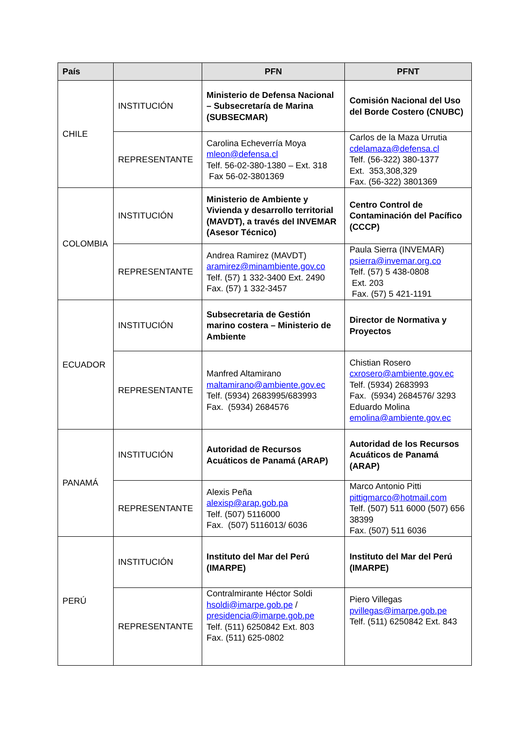| País | | PFN | PFNT |
| --- | --- | --- | --- |
| CHILE | INSTITUCIÓN | Ministerio de Defensa Nacional – Subsecretaría de Marina (SUBSECMAR) | Comisión Nacional del Uso del Borde Costero (CNUBC) |
| | REPRESENTANTE | Carolina Echeverría Moya mleon@defensa.cl Telf. 56-02-380-1380 – Ext. 318 Fax 56-02-3801369 | Carlos de la Maza Urrutia cdelamaza@defensa.cl Telf. (56-322) 380-1377 Ext. 353,308,329 Fax. (56-322) 3801369 |
| COLOMBIA | INSTITUCIÓN | Ministerio de Ambiente y Vivienda y desarrollo territorial (MAVDT), a través del INVEMAR (Asesor Técnico) | Centro Control de Contaminación del Pacífico (CCCP) |
| | REPRESENTANTE | Andrea Ramirez (MAVDT) aramirez@minambiente.gov.co Telf. (57) 1 332-3400 Ext. 2490 Fax. (57) 1 332-3457 | Paula Sierra (INVEMAR) psierra@invemar.org.co Telf. (57) 5 438-0808 Ext. 203 Fax. (57) 5 421-1191 |
| ECUADOR | INSTITUCIÓN | Subsecretaria de Gestión marino costera – Ministerio de Ambiente | Director de Normativa y Proyectos |
| | REPRESENTANTE | Manfred Altamirano maltamirano@ambiente.gov.ec Telf. (5934) 2683995/683993 Fax. (5934) 2684576 | Chistian Rosero cxrosero@ambiente.gov.ec Telf. (5934) 2683993 Fax. (5934) 2684576/ 3293 Eduardo Molina emolina@ambiente.gov.ec |
| PANAMÁ | INSTITUCIÓN | Autoridad de Recursos Acuáticos de Panamá (ARAP) | Autoridad de los Recursos Acuáticos de Panamá (ARAP) |
| | REPRESENTANTE | Alexis Peña alexisp@arap.gob.pa Telf. (507) 5116000 Fax. (507) 5116013/ 6036 | Marco Antonio Pitti pittigmarco@hotmail.com Telf. (507) 511 6000 (507) 656 38399 Fax. (507) 511 6036 |
| PERÚ | INSTITUCIÓN | Instituto del Mar del Perú (IMARPE) | Instituto del Mar del Perú (IMARPE) |
| | REPRESENTANTE | Contralmirante Héctor Soldi hsoldi@imarpe.gob.pe / presidencia@imarpe.gob.pe Telf. (511) 6250842 Ext. 803 Fax. (511) 625-0802 | Piero Villegas pvillegas@imarpe.gob.pe Telf. (511) 6250842 Ext. 843 |